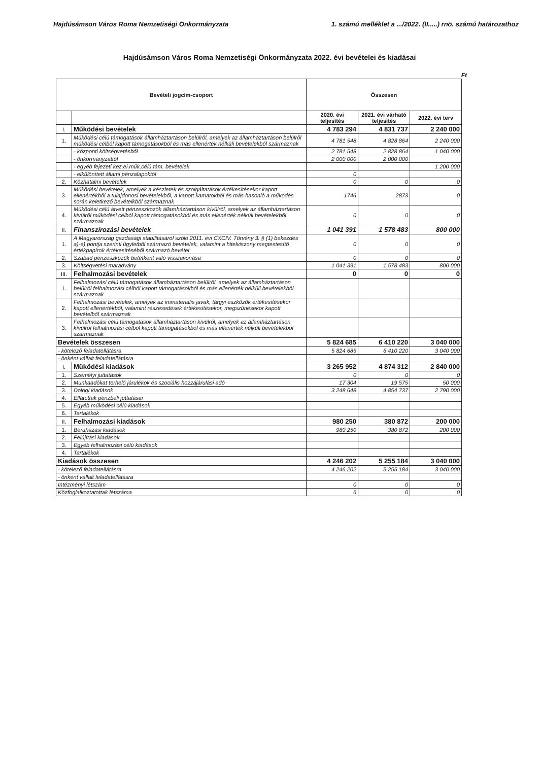Hajdúsámson Város Roma Nemzetiségi Önkormányzata 1. számú melléklet a .../2022. (II.....) rnö. számú határozathoz
Hajdúsámson Város Roma Nemzetiségi Önkormányzata 2022. évi bevételei és kiadásai
Ft
| Bevételi jogcím-csoport | | Összesen | | |
| --- | --- | --- | --- | --- |
| | | 2020. évi teljesítés | 2021. évi várható teljesítés | 2022. évi terv |
| I. | Működési bevételek | 4 783 294 | 4 831 737 | 2 240 000 |
| 1. | Működési célú támogatások államháztartáson belülről, amelyek az államháztartáson belülről működési célból kapott támogatásokból és más ellenérték nélküli bevételekből származnak | 4 781 548 | 4 828 864 | 2 240 000 |
| | - központi költségvetésből | 2 781 548 | 2 828 864 | 1 040 000 |
| | - önkormányzattól | 2 000 000 | 2 000 000 | |
| | - egyéb fejezeti kez.ei.műk.célú.tám. bevételek | | | 1 200 000 |
| | - elkülönített állami pénzalapoktól | 0 | | |
| 2. | Közhatalmi bevételek | 0 | 0 | 0 |
| 3. | Működési bevételek, amelyek a készletek és szolgáltatások értékesítésekor kapott ellenértékből a tulajdonosi bevételekből, a kapott kamatokból és más hasonló a működés során keletkező bevételkből származnak | 1746 | 2873 | 0 |
| 4. | Működési célú átvett pénzeszközök államháztartáson kívülről, amelyek az államháztartáson kívülről működési célból kapott támogatásokból és más ellenérték nélküli bevételekből származnak | 0 | 0 | 0 |
| II. | Finanszírozási bevételek | 1 041 391 | 1 578 483 | 800 000 |
| 1. | A Magyarország gazdasági stabilitásáról szóló 2011. évi CXCIV. Törvény 3. § (1) bekezdés a)-e) pontja szerinti ügyletből származó bevételek, valamint a hitelviszony megtestesítő értékpapírok értékesítéséből származó bevétel | 0 | 0 | 0 |
| 2. | Szabad pénzeszközök betétként való visszavonása | 0 | 0 | 0 |
| 3. | Költségvetési maradvány | 1 041 391 | 1 578 483 | 800 000 |
| III. | Felhalmozási bevételek | 0 | 0 | 0 |
| 1. | Felhalmozási célú támogatások államháztartáson belülről, amelyek az államháztartáson belülről felhalmozási célból kapott támogatásokból és más ellenérték nélküli bevételekből származnak | | | |
| 2. | Felhalmozási bevételek, amelyek az immateriális javak, tárgyi eszközök értékesítésekor kapott ellenértékből, valamint részesedések értékesítésekor, megszűnésekor kapott bevételből származnak | | | |
| 3. | Felhalmozási célú támogatások államháztartáson kívülről, amelyek az államháztartáson kívülről felhalmozási célból kapott támogatásokból és más ellenérték nélküli bevételekből származnak | | | |
| Bevételek összesen | | 5 824 685 | 6 410 220 | 3 040 000 |
| - kötelező feladatellátásra | | 5 824 685 | 6 410 220 | 3 040 000 |
| - önként vállalt feladatellátásra | | | | |
| I. | Működési kiadások | 3 265 952 | 4 874 312 | 2 840 000 |
| 1. | Személyi juttatások | 0 | 0 | 0 |
| 2. | Munkaadókat terhelő járulékok és szociális hozzájárulási adó | 17 304 | 19 575 | 50 000 |
| 3. | Dologi kiadások | 3 248 648 | 4 854 737 | 2 790 000 |
| 4. | Ellátottak pénzbeli juttatásai | | | |
| 5. | Egyéb működési célú kiadások | | | |
| 6. | Tartalékok | | | |
| II. | Felhalmozási kiadások | 980 250 | 380 872 | 200 000 |
| 1. | Beruházási kiadások | 980 250 | 380 872 | 200 000 |
| 2. | Felújítási kiadások | | | |
| 3. | Egyéb felhalmozási célú kiadások | | | |
| 4. | Tartalékok | | | |
| Kiadások összesen | | 4 246 202 | 5 255 184 | 3 040 000 |
| - kötelező feladatellátásra | | 4 246 202 | 5 255 184 | 3 040 000 |
| - önként vállalt feladatellátásra | | | | |
| Intézményi létszám | | 0 | 0 | 0 |
| Közfoglalkoztatottak létszáma | | 6 | 0 | 0 |